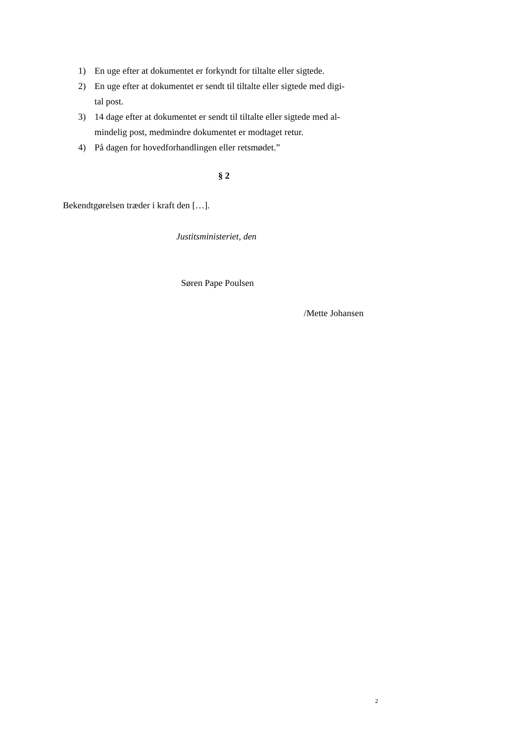1) En uge efter at dokumentet er forkyndt for tiltalte eller sigtede.
2) En uge efter at dokumentet er sendt til tiltalte eller sigtede med digi-
tal post.
3) 14 dage efter at dokumentet er sendt til tiltalte eller sigtede med al-
mindelig post, medmindre dokumentet er modtaget retur.
4) På dagen for hovedforhandlingen eller retsmødet.”
§ 2
Bekendtgørelsen træder i kraft den […].
Justitsministeriet, den
Søren Pape Poulsen
/Mette Johansen
2